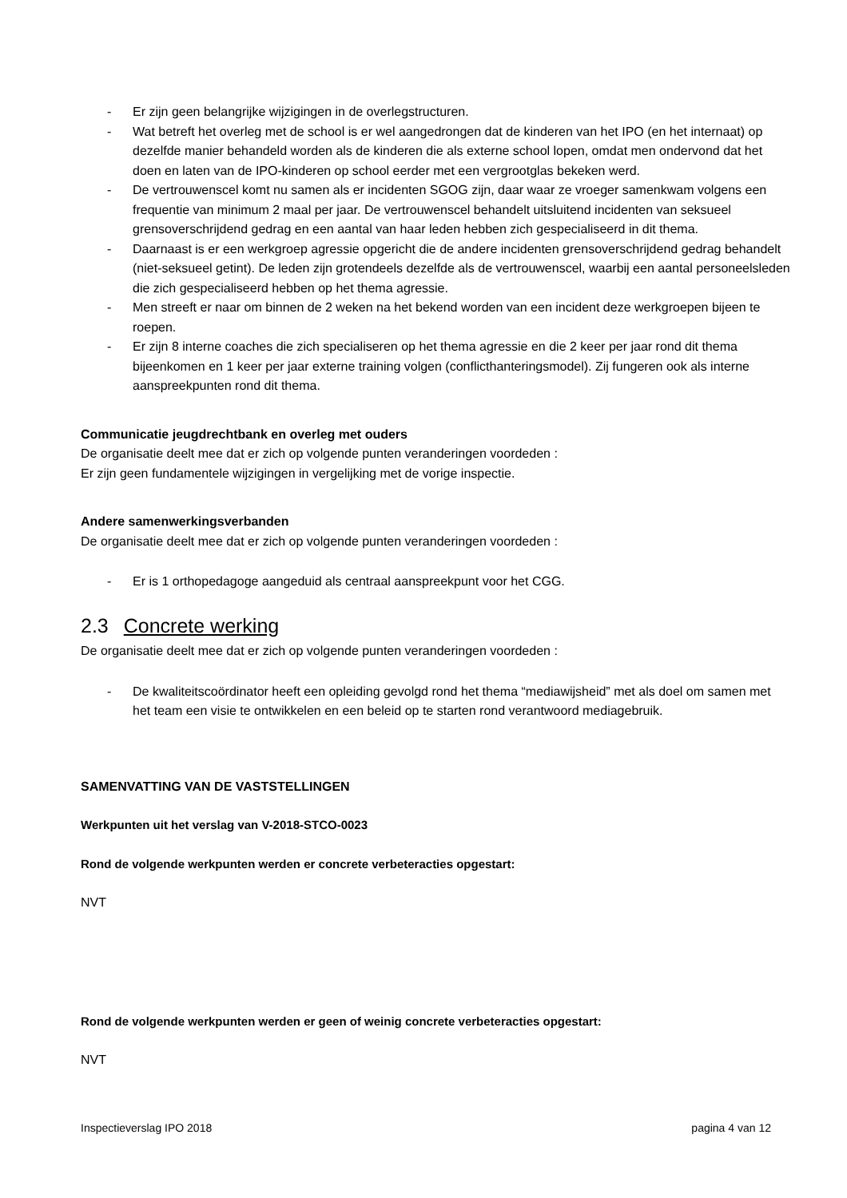- Er zijn geen belangrijke wijzigingen in de overlegstructuren.
- Wat betreft het overleg met de school is er wel aangedrongen dat de kinderen van het IPO (en het internaat) op dezelfde manier behandeld worden als de kinderen die als externe school lopen, omdat men ondervond dat het doen en laten van de IPO-kinderen op school eerder met een vergrootglas bekeken werd.
- De vertrouwenscel komt nu samen als er incidenten SGOG zijn, daar waar ze vroeger samenkwam volgens een frequentie van minimum 2 maal per jaar. De vertrouwenscel behandelt uitsluitend incidenten van seksueel grensoverschrijdend gedrag en een aantal van haar leden hebben zich gespecialiseerd in dit thema.
- Daarnaast is er een werkgroep agressie opgericht die de andere incidenten grensoverschrijdend gedrag behandelt (niet-seksueel getint). De leden zijn grotendeels dezelfde als de vertrouwenscel, waarbij een aantal personeelsleden die zich gespecialiseerd hebben op het thema agressie.
- Men streeft er naar om binnen de 2 weken na het bekend worden van een incident deze werkgroepen bijeen te roepen.
- Er zijn 8 interne coaches die zich specialiseren op het thema agressie en die 2 keer per jaar rond dit thema bijeenkomen en 1 keer per jaar externe training volgen (conflicthanteringsmodel). Zij fungeren ook als interne aanspreekpunten rond dit thema.
Communicatie jeugdrechtbank en overleg met ouders
De organisatie deelt mee dat er zich op volgende punten veranderingen voordeden :
Er zijn geen fundamentele wijzigingen in vergelijking met de vorige inspectie.
Andere samenwerkingsverbanden
De organisatie deelt mee dat er zich op volgende punten veranderingen voordeden :
- Er is 1 orthopedagoge aangeduid als centraal aanspreekpunt voor het CGG.
2.3 Concrete werking
De organisatie deelt mee dat er zich op volgende punten veranderingen voordeden :
- De kwaliteitscoördinator heeft een opleiding gevolgd rond het thema “mediawijsheid” met als doel om samen met het team een visie te ontwikkelen en een beleid op te starten rond verantwoord mediagebruik.
SAMENVATTING VAN DE VASTSTELLINGEN
Werkpunten uit het verslag van V-2018-STCO-0023
Rond de volgende werkpunten werden er concrete verbeteracties opgestart:
NVT
Rond de volgende werkpunten werden er geen of weinig concrete verbeteracties opgestart:
NVT
Inspectieverslag IPO 2018 pagina 4 van 12